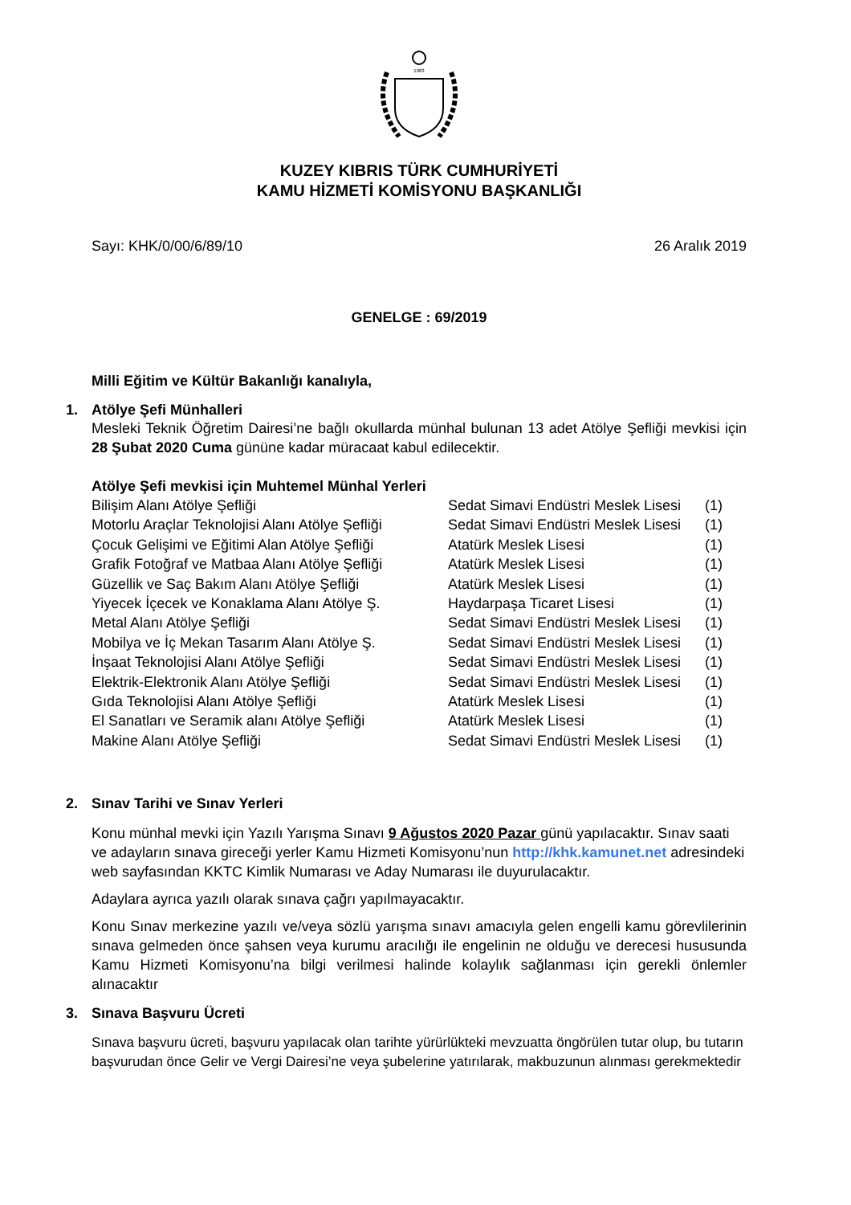1983
KUZEY KIBRIS TÜRK CUMHURİYETİ
KAMU HİZMETİ KOMİSYONU BAŞKANLIĞI
Sayı: KHK/0/00/6/89/10 26 Aralık 2019
GENELGE : 69/2019
Milli Eğitim ve Kültür Bakanlığı kanalıyla,
1. Atölye Şefi Münhalleri
Mesleki Teknik Öğretim Dairesi’ne bağlı okullarda münhal bulunan 13 adet Atölye Şefliği mevkisi için 28 Şubat 2020 Cuma gününe kadar müracaat kabul edilecektir.
Atölye Şefi mevkisi için Muhtemel Münhal Yerleri
| Bilişim Alanı Atölye Şefliği | Sedat Simavi Endüstri Meslek Lisesi | (1) |
| Motorlu Araçlar Teknolojisi Alanı Atölye Şefliği | Sedat Simavi Endüstri Meslek Lisesi | (1) |
| Çocuk Gelişimi ve Eğitimi Alan Atölye Şefliği | Atatürk Meslek Lisesi | (1) |
| Grafik Fotoğraf ve Matbaa Alanı Atölye Şefliği | Atatürk Meslek Lisesi | (1) |
| Güzellik ve Saç Bakım Alanı Atölye Şefliği | Atatürk Meslek Lisesi | (1) |
| Yiyecek İçecek ve Konaklama Alanı Atölye Ş. | Haydarpaşa Ticaret Lisesi | (1) |
| Metal Alanı Atölye Şefliği | Sedat Simavi Endüstri Meslek Lisesi | (1) |
| Mobilya ve İç Mekan Tasarım Alanı Atölye Ş. | Sedat Simavi Endüstri Meslek Lisesi | (1) |
| İnşaat Teknolojisi Alanı Atölye Şefliği | Sedat Simavi Endüstri Meslek Lisesi | (1) |
| Elektrik-Elektronik Alanı Atölye Şefliği | Sedat Simavi Endüstri Meslek Lisesi | (1) |
| Gıda Teknolojisi Alanı Atölye Şefliği | Atatürk Meslek Lisesi | (1) |
| El Sanatları ve Seramik alanı Atölye Şefliği | Atatürk Meslek Lisesi | (1) |
| Makine Alanı Atölye Şefliği | Sedat Simavi Endüstri Meslek Lisesi | (1) |
2. Sınav Tarihi ve Sınav Yerleri
Konu münhal mevki için Yazılı Yarışma Sınavı 9 Ağustos 2020 Pazar günü yapılacaktır. Sınav saati ve adayların sınava gireceği yerler Kamu Hizmeti Komisyonu’nun http://khk.kamunet.net adresindeki web sayfasından KKTC Kimlik Numarası ve Aday Numarası ile duyurulacaktır.
Adaylara ayrıca yazılı olarak sınava çağrı yapılmayacaktır.
Konu Sınav merkezine yazılı ve/veya sözlü yarışma sınavı amacıyla gelen engelli kamu görevlilerinin sınava gelmeden önce şahsen veya kurumu aracılığı ile engelinin ne olduğu ve derecesi hususunda Kamu Hizmeti Komisyonu’na bilgi verilmesi halinde kolaylık sağlanması için gerekli önlemler alınacaktır
3. Sınava Başvuru Ücreti
Sınava başvuru ücreti, başvuru yapılacak olan tarihte yürürlükteki mevzuatta öngörülen tutar olup, bu tutarın başvurudan önce Gelir ve Vergi Dairesi’ne veya şubelerine yatırılarak, makbuzunun alınması gerekmektedir